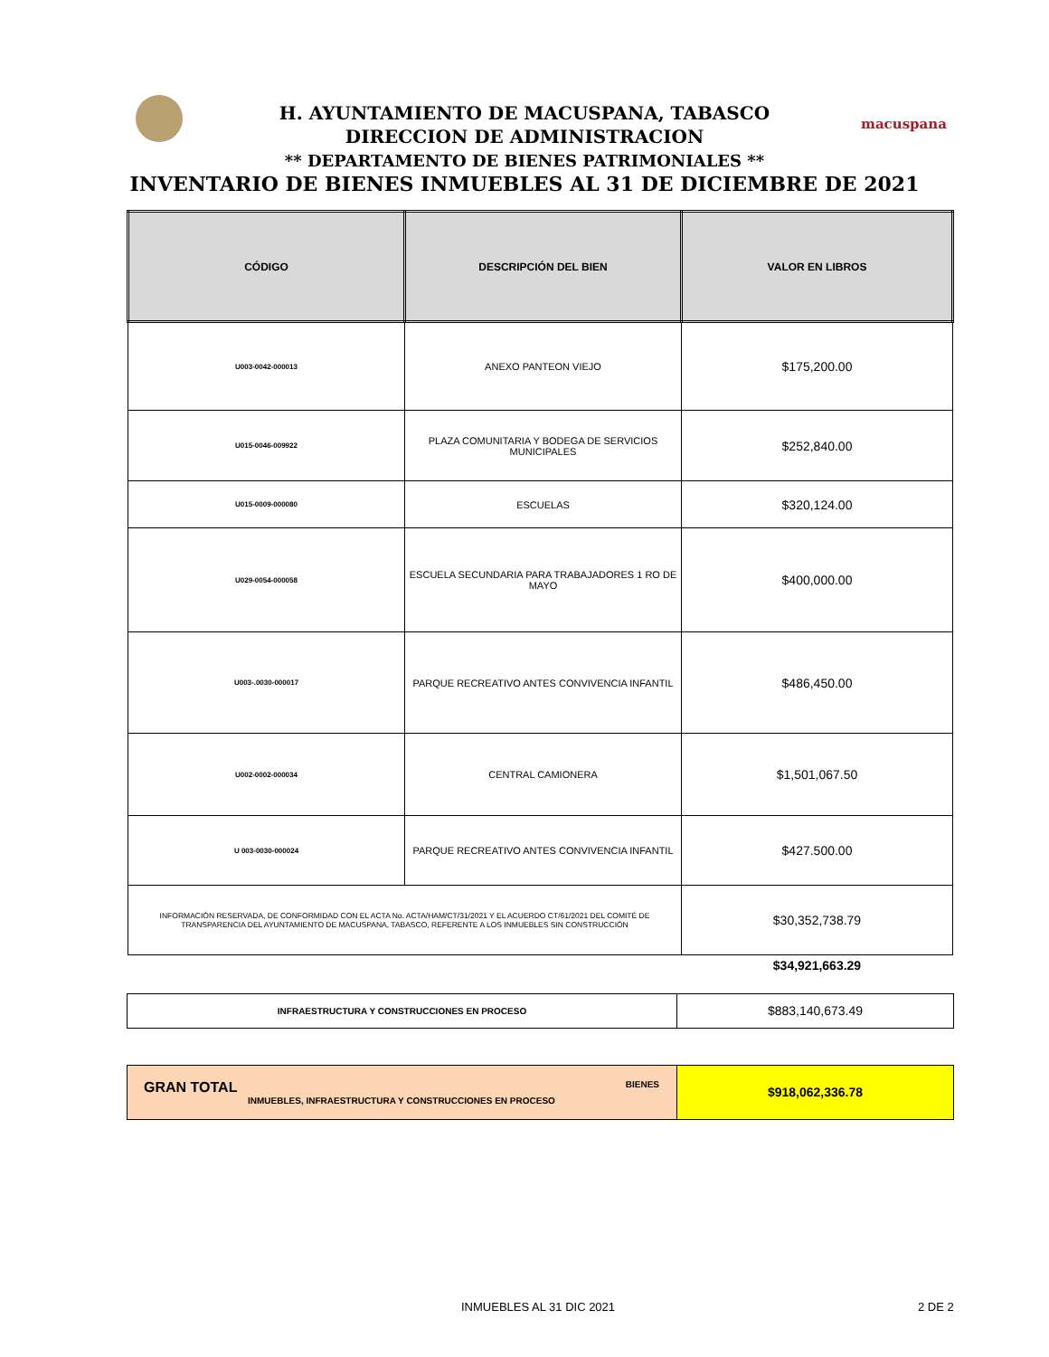macuspana
H. AYUNTAMIENTO DE MACUSPANA, TABASCO
DIRECCION DE ADMINISTRACION
** DEPARTAMENTO DE BIENES PATRIMONIALES **
INVENTARIO DE BIENES INMUEBLES AL 31 DE DICIEMBRE DE 2021
| CÓDIGO | DESCRIPCIÓN DEL BIEN | VALOR EN LIBROS |
| --- | --- | --- |
| U003-0042-000013 | ANEXO PANTEON VIEJO | $175,200.00 |
| U015-0046-009922 | PLAZA COMUNITARIA Y BODEGA DE SERVICIOS MUNICIPALES | $252,840.00 |
| U015-0009-000080 | ESCUELAS | $320,124.00 |
| U029-0054-000058 | ESCUELA SECUNDARIA PARA TRABAJADORES 1 RO DE MAYO | $400,000.00 |
| U003-.0030-000017 | PARQUE RECREATIVO ANTES CONVIVENCIA INFANTIL | $486,450.00 |
| U002-0002-000034 | CENTRAL CAMIONERA | $1,501,067.50 |
| U 003-0030-000024 | PARQUE RECREATIVO ANTES CONVIVENCIA INFANTIL | $427.500.00 |
| INFORMACIÓN RESERVADA, DE CONFORMIDAD CON EL ACTA No. ACTA/HAM/CT/31/2021 Y EL ACUERDO CT/61/2021 DEL COMITÉ DE TRANSPARENCIA DEL AYUNTAMIENTO DE MACUSPANA, TABASCO, REFERENTE A LOS INMUEBLES SIN CONSTRUCCIÓN | | $30,352,738.79 |
| | | $34,921,663.29 |
| INFRAESTRUCTURA Y CONSTRUCCIONES EN PROCESO | $883,140,673.49 |
| GRAN TOTAL BIENES INMUEBLES, INFRAESTRUCTURA Y CONSTRUCCIONES EN PROCESO | $918,062,336.78 |
INMUEBLES AL 31 DIC 2021 2 DE 2